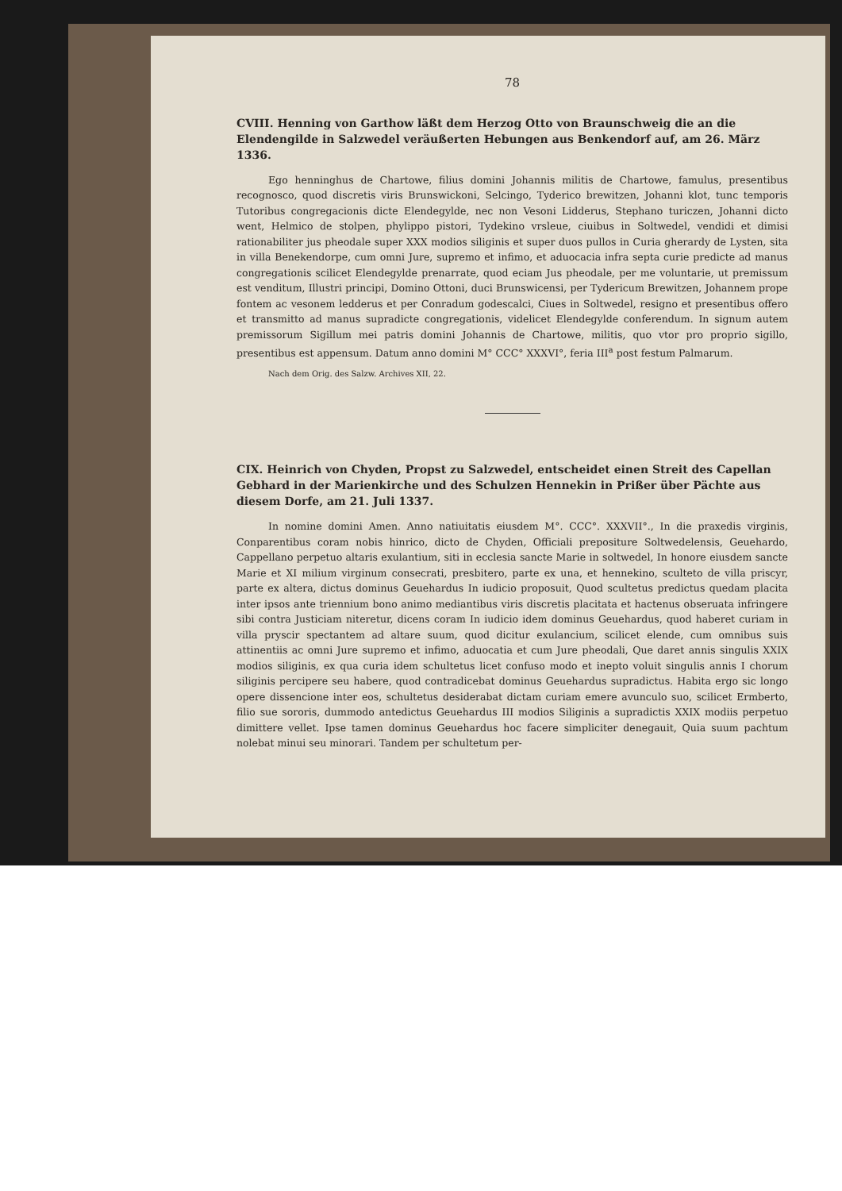78
CVIII. Henning von Garthow läßt dem Herzog Otto von Braunschweig die an die Elendengilde in Salzwedel veräußerten Hebungen aus Benkendorf auf, am 26. März 1336.
Ego henninghus de Chartowe, filius domini Johannis militis de Chartowe, famulus, presentibus recognosco, quod discretis viris Brunswickoni, Selcingo, Tyderico brewitzen, Johanni klot, tunc temporis Tutoribus congregacionis dicte Elendegylde, nec non Vesoni Lidderus, Stephano turiczen, Johanni dicto went, Helmico de stolpen, phylippo pistori, Tydekino vrsleue, ciuibus in Soltwedel, vendidi et dimisi rationabiliter jus pheodale super XXX modios siliginis et super duos pullos in Curia gherardy de Lysten, sita in villa Benekendorpe, cum omni Jure, supremo et infimo, et aduocacia infra septa curie predicte ad manus congregationis scilicet Elendegylde prenarrate, quod eciam Jus pheodale, per me voluntarie, ut premissum est venditum, Illustri principi, Domino Ottoni, duci Brunswicensi, per Tydericum Brewitzen, Johannem prope fontem ac vesonem ledderus et per Conradum godescalci, Ciues in Soltwedel, resigno et presentibus offero et transmitto ad manus supradicte congregationis, videlicet Elendegylde conferendum. In signum autem premissorum Sigillum mei patris domini Johannis de Chartowe, militis, quo vtor pro proprio sigillo, presentibus est appensum. Datum anno domini M° CCC° XXXVI°, feria III<sup>a</sup> post festum Palmarum.
Nach dem Orig. des Salzw. Archives XII, 22.
CIX. Heinrich von Chyden, Propst zu Salzwedel, entscheidet einen Streit des Capellan Gebhard in der Marienkirche und des Schulzen Hennekin in Prißer über Pächte aus diesem Dorfe, am 21. Juli 1337.
In nomine domini Amen. Anno natiuitatis eiusdem M°. CCC°. XXXVII°., In die praxedis virginis, Conparentibus coram nobis hinrico, dicto de Chyden, Officiali prepositure Soltwedelensis, Geuehardo, Cappellano perpetuo altaris exulantium, siti in ecclesia sancte Marie in soltwedel, In honore eiusdem sancte Marie et XI milium virginum consecrati, presbitero, parte ex una, et hennekino, sculteto de villa priscyr, parte ex altera, dictus dominus Geuehardus In iudicio proposuit, Quod scultetus predictus quedam placita inter ipsos ante triennium bono animo mediantibus viris discretis placitata et hactenus obseruata infringere sibi contra Justiciam niteretur, dicens coram In iudicio idem dominus Geuehardus, quod haberet curiam in villa pryscir spectantem ad altare suum, quod dicitur exulancium, scilicet elende, cum omnibus suis attinentiis ac omni Jure supremo et infimo, aduocatia et cum Jure pheodali, Que daret annis singulis XXIX modios siliginis, ex qua curia idem schultetus licet confuso modo et inepto voluit singulis annis I chorum siliginis percipere seu habere, quod contradicebat dominus Geuehardus supradictus. Habita ergo sic longo opere dissencione inter eos, schultetus desiderabat dictam curiam emere avunculo suo, scilicet Ermberto, filio sue sororis, dummodo antedictus Geuehardus III modios Siliginis a supradictis XXIX modiis perpetuo dimittere vellet. Ipse tamen dominus Geuehardus hoc facere simpliciter denegauit, Quia suum pachtum nolebat minui seu minorari. Tandem per schultetum per-